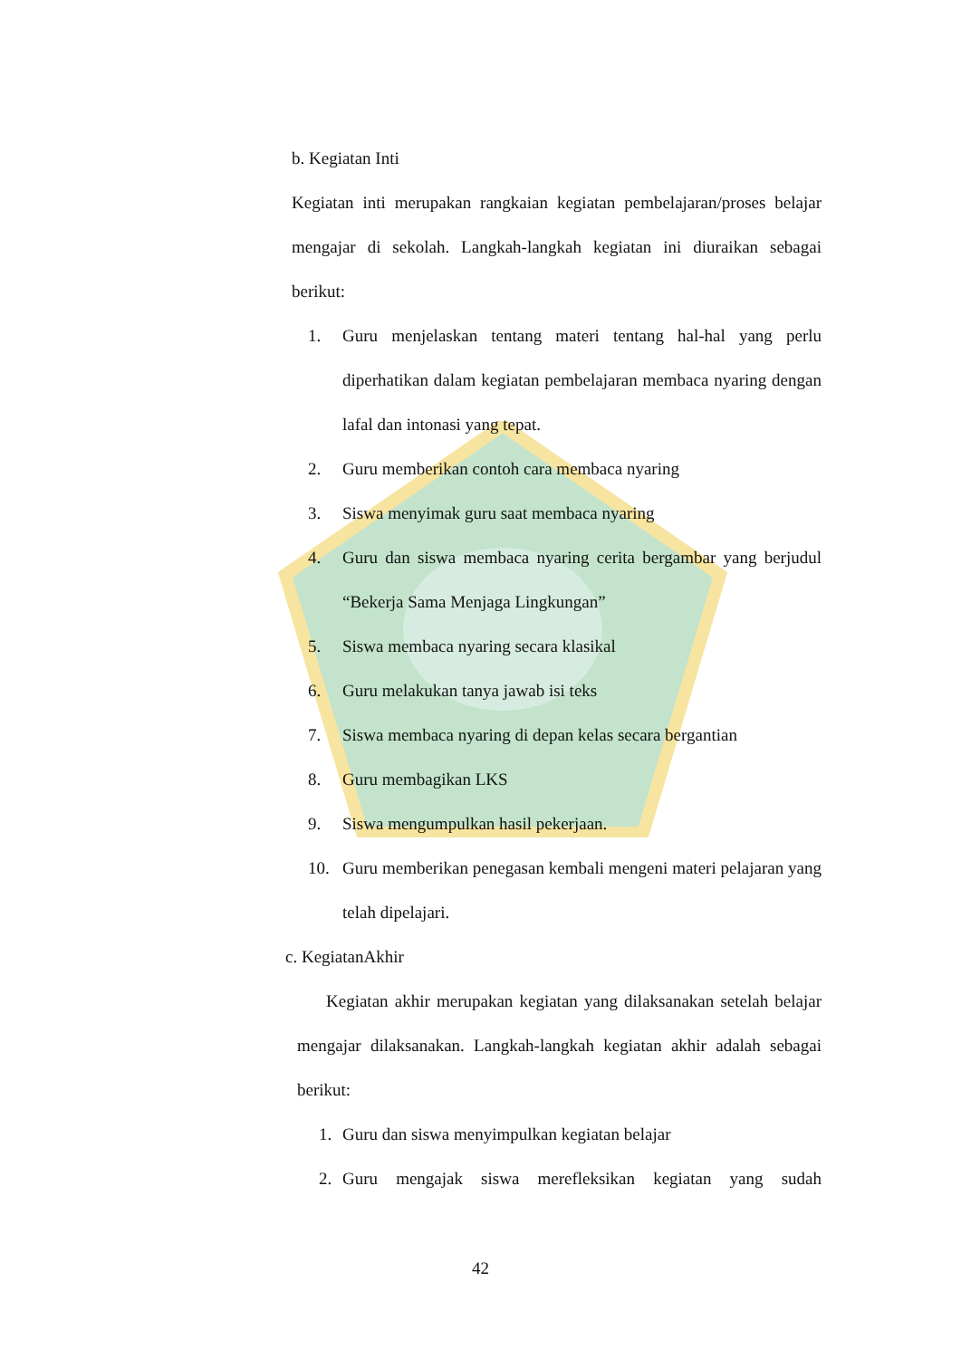b. Kegiatan Inti
Kegiatan inti merupakan rangkaian kegiatan pembelajaran/proses belajar mengajar di sekolah. Langkah-langkah kegiatan ini diuraikan sebagai berikut:
1. Guru menjelaskan tentang materi tentang hal-hal yang perlu diperhatikan dalam kegiatan pembelajaran membaca nyaring dengan lafal dan intonasi yang tepat.
2. Guru memberikan contoh cara membaca nyaring
3. Siswa menyimak guru saat membaca nyaring
4. Guru dan siswa membaca nyaring cerita bergambar yang berjudul “Bekerja Sama Menjaga Lingkungan”
5. Siswa membaca nyaring secara klasikal
6. Guru melakukan tanya jawab isi teks
7. Siswa membaca nyaring di depan kelas secara bergantian
8. Guru membagikan LKS
9. Siswa mengumpulkan hasil pekerjaan.
10. Guru memberikan penegasan kembali mengeni materi pelajaran yang telah dipelajari.
c. KegiatanAkhir
Kegiatan akhir merupakan kegiatan yang dilaksanakan setelah belajar mengajar dilaksanakan. Langkah-langkah kegiatan akhir adalah sebagai berikut:
1. Guru dan siswa menyimpulkan kegiatan belajar
2. Guru mengajak siswa merefleksikan kegiatan yang sudah
42